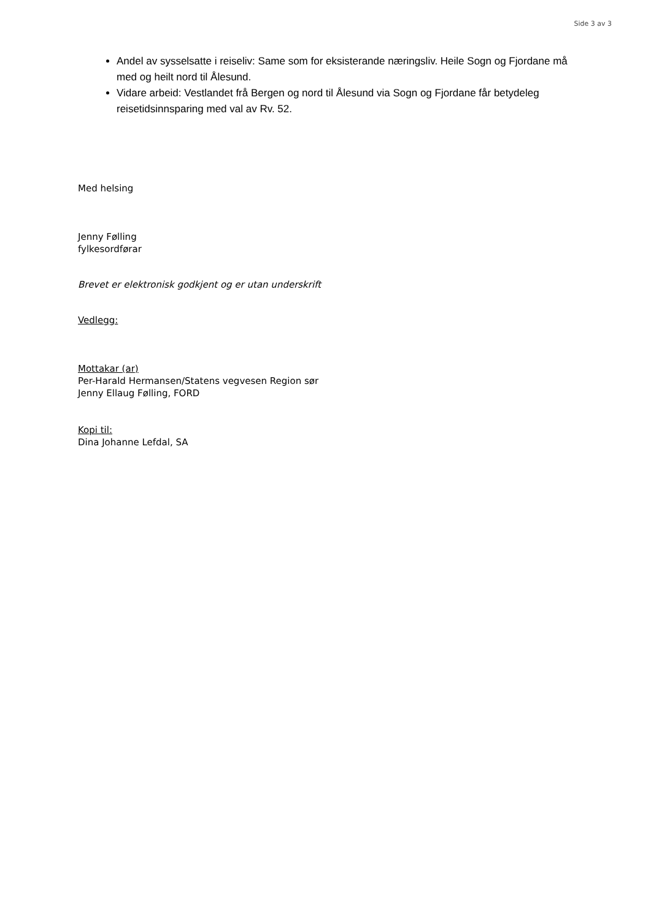Side 3 av 3
Andel av sysselsatte i reiseliv: Same som for eksisterande næringsliv. Heile Sogn og Fjordane må med og heilt nord til Ålesund.
Vidare arbeid: Vestlandet frå Bergen og nord til Ålesund via Sogn og Fjordane får betydeleg reisetidsinnsparing med val av Rv. 52.
Med helsing
Jenny Følling
fylkesordførar
Brevet er elektronisk godkjent og er utan underskrift
Vedlegg:
Mottakar (ar)
Per-Harald Hermansen/Statens vegvesen Region sør
Jenny Ellaug Følling, FORD
Kopi til:
Dina Johanne Lefdal, SA